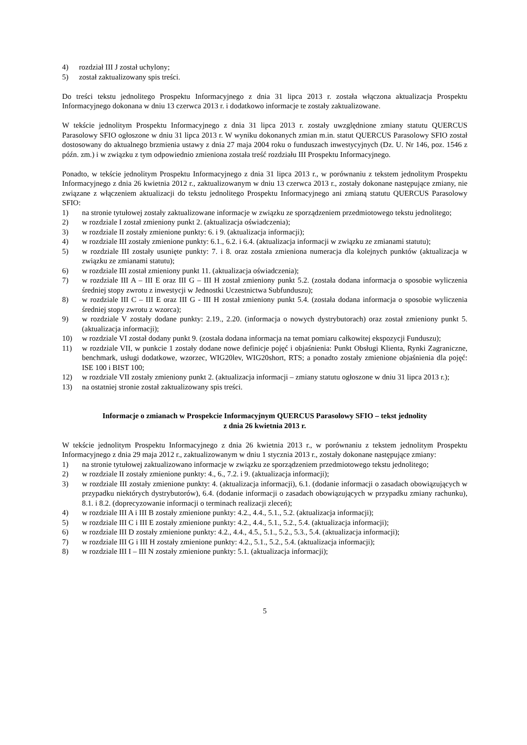4) rozdział III J został uchylony;
5) został zaktualizowany spis treści.
Do treści tekstu jednolitego Prospektu Informacyjnego z dnia 31 lipca 2013 r. została włączona aktualizacja Prospektu Informacyjnego dokonana w dniu 13 czerwca 2013 r. i dodatkowo informacje te zostały zaktualizowane.
W tekście jednolitym Prospektu Informacyjnego z dnia 31 lipca 2013 r. zostały uwzględnione zmiany statutu QUERCUS Parasolowy SFIO ogłoszone w dniu 31 lipca 2013 r. W wyniku dokonanych zmian m.in. statut QUERCUS Parasolowy SFIO został dostosowany do aktualnego brzmienia ustawy z dnia 27 maja 2004 roku o funduszach inwestycyjnych (Dz. U. Nr 146, poz. 1546 z późn. zm.) i w związku z tym odpowiednio zmieniona została treść rozdziału III Prospektu Informacyjnego.
Ponadto, w tekście jednolitym Prospektu Informacyjnego z dnia 31 lipca 2013 r., w porównaniu z tekstem jednolitym Prospektu Informacyjnego z dnia 26 kwietnia 2012 r., zaktualizowanym w dniu 13 czerwca 2013 r., zostały dokonane następujące zmiany, nie związane z włączeniem aktualizacji do tekstu jednolitego Prospektu Informacyjnego ani zmianą statutu QUERCUS Parasolowy SFIO:
1) na stronie tytułowej zostały zaktualizowane informacje w związku ze sporządzeniem przedmiotowego tekstu jednolitego;
2) w rozdziale I został zmieniony punkt 2. (aktualizacja oświadczenia);
3) w rozdziale II zostały zmienione punkty: 6. i 9. (aktualizacja informacji);
4) w rozdziale III zostały zmienione punkty: 6.1., 6.2. i 6.4. (aktualizacja informacji w związku ze zmianami statutu);
5) w rozdziale III zostały usunięte punkty: 7. i 8. oraz została zmieniona numeracja dla kolejnych punktów (aktualizacja w związku ze zmianami statutu);
6) w rozdziale III został zmieniony punkt 11. (aktualizacja oświadczenia);
7) w rozdziale III A – III E oraz III G – III H został zmieniony punkt 5.2. (została dodana informacja o sposobie wyliczenia średniej stopy zwrotu z inwestycji w Jednostki Uczestnictwa Subfunduszu);
8) w rozdziale III C – III E oraz III G - III H został zmieniony punkt 5.4. (została dodana informacja o sposobie wyliczenia średniej stopy zwrotu z wzorca);
9) w rozdziale V zostały dodane punkty: 2.19., 2.20. (informacja o nowych dystrybutorach) oraz został zmieniony punkt 5. (aktualizacja informacji);
10) w rozdziale VI został dodany punkt 9. (została dodana informacja na temat pomiaru całkowitej ekspozycji Funduszu);
11) w rozdziale VII, w punkcie 1 zostały dodane nowe definicje pojęć i objaśnienia: Punkt Obsługi Klienta, Rynki Zagraniczne, benchmark, usługi dodatkowe, wzorzec, WIG20lev, WIG20short, RTS; a ponadto zostały zmienione objaśnienia dla pojęć: ISE 100 i BIST 100;
12) w rozdziale VII zostały zmieniony punkt 2. (aktualizacja informacji – zmiany statutu ogłoszone w dniu 31 lipca 2013 r.);
13) na ostatniej stronie został zaktualizowany spis treści.
Informacje o zmianach w Prospekcie Informacyjnym QUERCUS Parasolowy SFIO – tekst jednolity
z dnia 26 kwietnia 2013 r.
W tekście jednolitym Prospektu Informacyjnego z dnia 26 kwietnia 2013 r., w porównaniu z tekstem jednolitym Prospektu Informacyjnego z dnia 29 maja 2012 r., zaktualizowanym w dniu 1 stycznia 2013 r., zostały dokonane następujące zmiany:
1) na stronie tytułowej zaktualizowano informacje w związku ze sporządzeniem przedmiotowego tekstu jednolitego;
2) w rozdziale II zostały zmienione punkty: 4., 6., 7.2. i 9. (aktualizacja informacji);
3) w rozdziale III zostały zmienione punkty: 4. (aktualizacja informacji), 6.1. (dodanie informacji o zasadach obowiązujących w przypadku niektórych dystrybutorów), 6.4. (dodanie informacji o zasadach obowiązujących w przypadku zmiany rachunku), 8.1. i 8.2. (doprecyzowanie informacji o terminach realizacji zleceń);
4) w rozdziale III A i III B zostały zmienione punkty: 4.2., 4.4., 5.1., 5.2. (aktualizacja informacji);
5) w rozdziale III C i III E zostały zmienione punkty: 4.2., 4.4., 5.1., 5.2., 5.4. (aktualizacja informacji);
6) w rozdziale III D zostały zmienione punkty: 4.2., 4.4., 4.5., 5.1., 5.2., 5.3., 5.4. (aktualizacja informacji);
7) w rozdziale III G i III H zostały zmienione punkty: 4.2., 5.1., 5.2., 5.4. (aktualizacja informacji);
8) w rozdziale III I – III N zostały zmienione punkty: 5.1. (aktualizacja informacji);
5